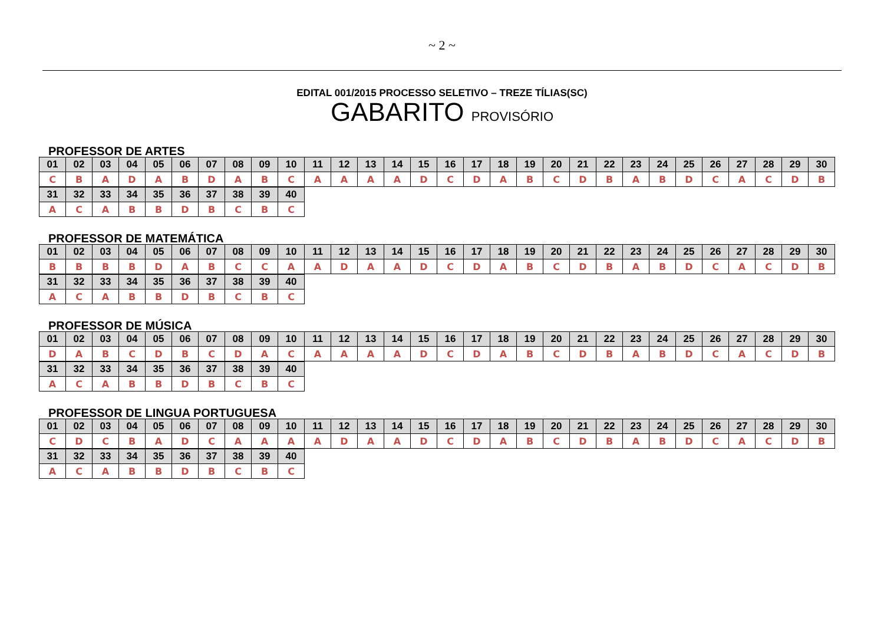~ 2 ~
EDITAL 001/2015 PROCESSO SELETIVO – TREZE TÍLIAS(SC)
GABARITO PROVISÓRIO
PROFESSOR DE ARTES
| 01 | 02 | 03 | 04 | 05 | 06 | 07 | 08 | 09 | 10 | 11 | 12 | 13 | 14 | 15 | 16 | 17 | 18 | 19 | 20 | 21 | 22 | 23 | 24 | 25 | 26 | 27 | 28 | 29 | 30 |
| C | B | A | D | A | B | D | A | B | C | A | A | A | A | D | C | D | A | B | C | D | B | A | B | D | C | A | C | D | B |
| 31 | 32 | 33 | 34 | 35 | 36 | 37 | 38 | 39 | 40 |
| A | C | A | B | B | D | B | C | B | C |
PROFESSOR DE MATEMÁTICA
| 01 | 02 | 03 | 04 | 05 | 06 | 07 | 08 | 09 | 10 | 11 | 12 | 13 | 14 | 15 | 16 | 17 | 18 | 19 | 20 | 21 | 22 | 23 | 24 | 25 | 26 | 27 | 28 | 29 | 30 |
| B | B | B | B | D | A | B | C | C | A | A | D | A | A | D | C | D | A | B | C | D | B | A | B | D | C | A | C | D | B |
| 31 | 32 | 33 | 34 | 35 | 36 | 37 | 38 | 39 | 40 |
| A | C | A | B | B | D | B | C | B | C |
PROFESSOR DE MÚSICA
| 01 | 02 | 03 | 04 | 05 | 06 | 07 | 08 | 09 | 10 | 11 | 12 | 13 | 14 | 15 | 16 | 17 | 18 | 19 | 20 | 21 | 22 | 23 | 24 | 25 | 26 | 27 | 28 | 29 | 30 |
| D | A | B | C | D | B | C | D | A | C | A | A | A | A | D | C | D | A | B | C | D | B | A | B | D | C | A | C | D | B |
| 31 | 32 | 33 | 34 | 35 | 36 | 37 | 38 | 39 | 40 |
| A | C | A | B | B | D | B | C | B | C |
PROFESSOR DE LINGUA PORTUGUESA
| 01 | 02 | 03 | 04 | 05 | 06 | 07 | 08 | 09 | 10 | 11 | 12 | 13 | 14 | 15 | 16 | 17 | 18 | 19 | 20 | 21 | 22 | 23 | 24 | 25 | 26 | 27 | 28 | 29 | 30 |
| C | D | C | B | A | D | C | A | A | A | A | D | A | A | D | C | D | A | B | C | D | B | A | B | D | C | A | C | D | B |
| 31 | 32 | 33 | 34 | 35 | 36 | 37 | 38 | 39 | 40 |
| A | C | A | B | B | D | B | C | B | C |